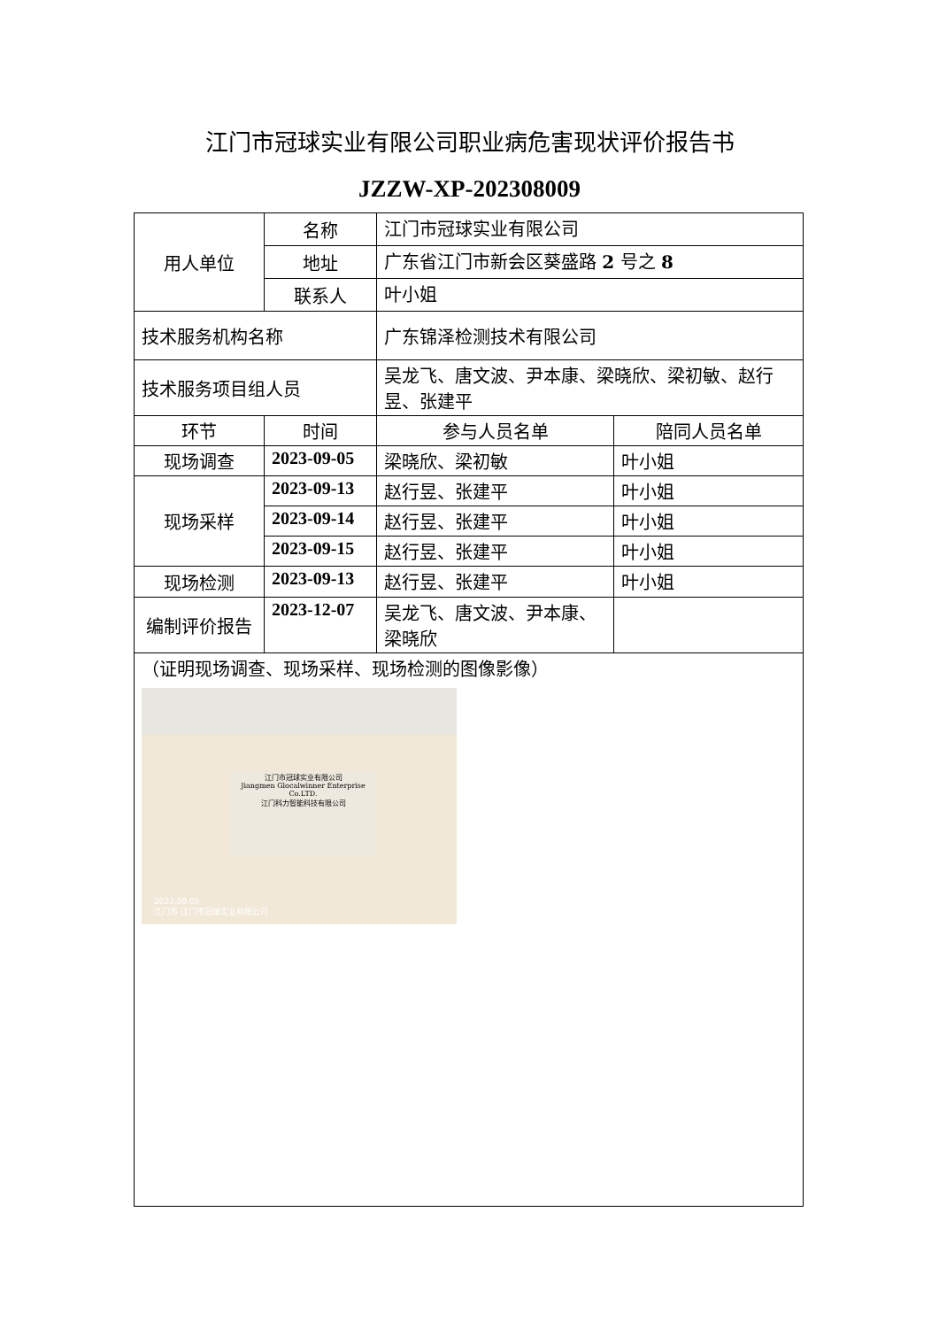江门市冠球实业有限公司职业病危害现状评价报告书
JZZW-XP-202308009
| 用人单位 | 名称 | 江门市冠球实业有限公司 | |
| | 地址 | 广东省江门市新会区葵盛路 2 号之 8 | |
| | 联系人 | 叶小姐 | |
| 技术服务机构名称 | | 广东锦泽检测技术有限公司 | |
| 技术服务项目组人员 | | 吴龙飞、唐文波、尹本康、梁晓欣、梁初敏、赵行昱、张建平 | |
| 环节 | 时间 | 参与人员名单 | 陪同人员名单 |
| 现场调查 | 2023-09-05 | 梁晓欣、梁初敏 | 叶小姐 |
| 现场采样 | 2023-09-13 | 赵行昱、张建平 | 叶小姐 |
| | 2023-09-14 | 赵行昱、张建平 | 叶小姐 |
| | 2023-09-15 | 赵行昱、张建平 | 叶小姐 |
| 现场检测 | 2023-09-13 | 赵行昱、张建平 | 叶小姐 |
| 编制评价报告 | 2023-12-07 | 吴龙飞、唐文波、尹本康、梁晓欣 | |
| （证明现场调查、现场采样、现场检测的图像影像） 江门市冠球实业有限公司 Jiangmen Glocalwinner Enterprise Co.LTD. 江门科力智能科技有限公司 2023.09.05 江门市·江门市冠球实业有限公司 | | | |